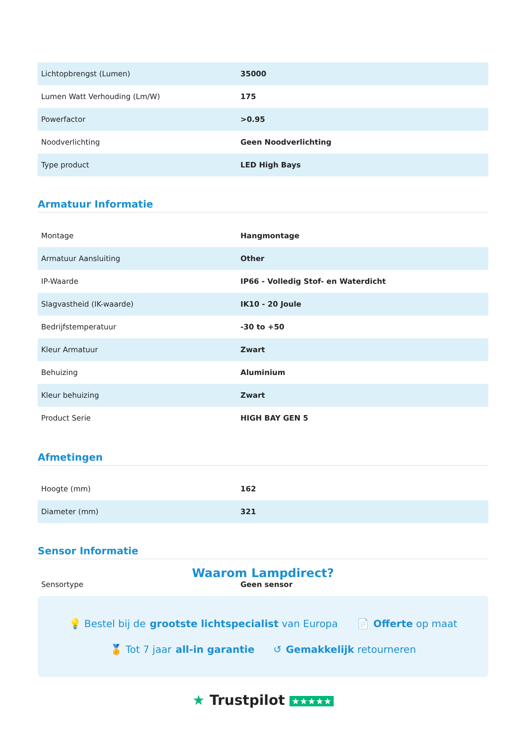| Lichtopbrengst (Lumen) | 35000 |
| Lumen Watt Verhouding (Lm/W) | 175 |
| Powerfactor | >0.95 |
| Noodverlichting | Geen Noodverlichting |
| Type product | LED High Bays |
Armatuur Informatie
| Montage | Hangmontage |
| Armatuur Aansluiting | Other |
| IP-Waarde | IP66 - Volledig Stof- en Waterdicht |
| Slagvastheid (IK-waarde) | IK10 - 20 Joule |
| Bedrijfstemperatuur | -30 to +50 |
| Kleur Armatuur | Zwart |
| Behuizing | Aluminium |
| Kleur behuizing | Zwart |
| Product Serie | HIGH BAY GEN 5 |
Afmetingen
| Hoogte (mm) | 162 |
| Diameter (mm) | 321 |
Sensor Informatie
Waarom Lampdirect?
| Sensortype | Geen sensor |
💡 Bestel bij de grootste lichtspecialist van Europa 📄 Offerte op maat
🏅 Tot 7 jaar all-in garantie ↺ Gemakkelijk retourneren
★ Trustpilot ★★★★★